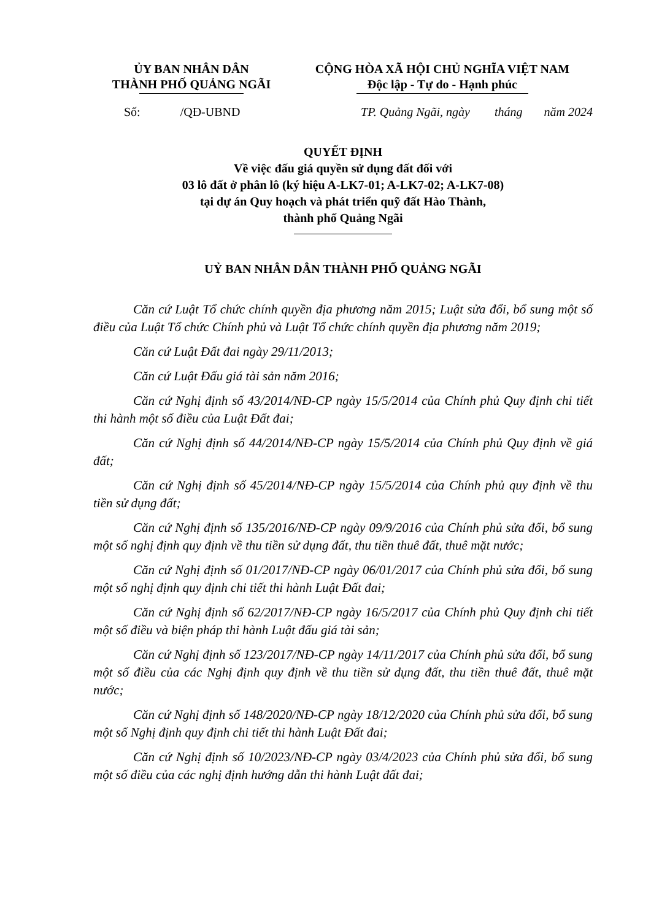ỦY BAN NHÂN DÂN
THÀNH PHỐ QUẢNG NGÃI
CỘNG HÒA XÃ HỘI CHỦ NGHĨA VIỆT NAM
Độc lập - Tự do - Hạnh phúc
Số: /QĐ-UBND TP. Quảng Ngãi, ngày tháng năm 2024
QUYẾT ĐỊNH
Về việc đấu giá quyền sử dụng đất đối với
03 lô đất ở phân lô (ký hiệu A-LK7-01; A-LK7-02; A-LK7-08)
tại dự án Quy hoạch và phát triển quỹ đất Hào Thành,
thành phố Quảng Ngãi
UỶ BAN NHÂN DÂN THÀNH PHỐ QUẢNG NGÃI
Căn cứ Luật Tổ chức chính quyền địa phương năm 2015; Luật sửa đổi, bổ sung một số điều của Luật Tổ chức Chính phủ và Luật Tổ chức chính quyền địa phương năm 2019;
Căn cứ Luật Đất đai ngày 29/11/2013;
Căn cứ Luật Đấu giá tài sản năm 2016;
Căn cứ Nghị định số 43/2014/NĐ-CP ngày 15/5/2014 của Chính phủ Quy định chi tiết thi hành một số điều của Luật Đất đai;
Căn cứ Nghị định số 44/2014/NĐ-CP ngày 15/5/2014 của Chính phủ Quy định về giá đất;
Căn cứ Nghị định số 45/2014/NĐ-CP ngày 15/5/2014 của Chính phủ quy định về thu tiền sử dụng đất;
Căn cứ Nghị định số 135/2016/NĐ-CP ngày 09/9/2016 của Chính phủ sửa đổi, bổ sung một số nghị định quy định về thu tiền sử dụng đất, thu tiền thuê đất, thuê mặt nước;
Căn cứ Nghị định số 01/2017/NĐ-CP ngày 06/01/2017 của Chính phủ sửa đổi, bổ sung một số nghị định quy định chi tiết thi hành Luật Đất đai;
Căn cứ Nghị định số 62/2017/NĐ-CP ngày 16/5/2017 của Chính phủ Quy định chi tiết một số điều và biện pháp thi hành Luật đấu giá tài sản;
Căn cứ Nghị định số 123/2017/NĐ-CP ngày 14/11/2017 của Chính phủ sửa đổi, bổ sung một số điều của các Nghị định quy định về thu tiền sử dụng đất, thu tiền thuê đất, thuê mặt nước;
Căn cứ Nghị định số 148/2020/NĐ-CP ngày 18/12/2020 của Chính phủ sửa đổi, bổ sung một số Nghị định quy định chi tiết thi hành Luật Đất đai;
Căn cứ Nghị định số 10/2023/NĐ-CP ngày 03/4/2023 của Chính phủ sửa đổi, bổ sung một số điều của các nghị định hướng dẫn thi hành Luật đất đai;